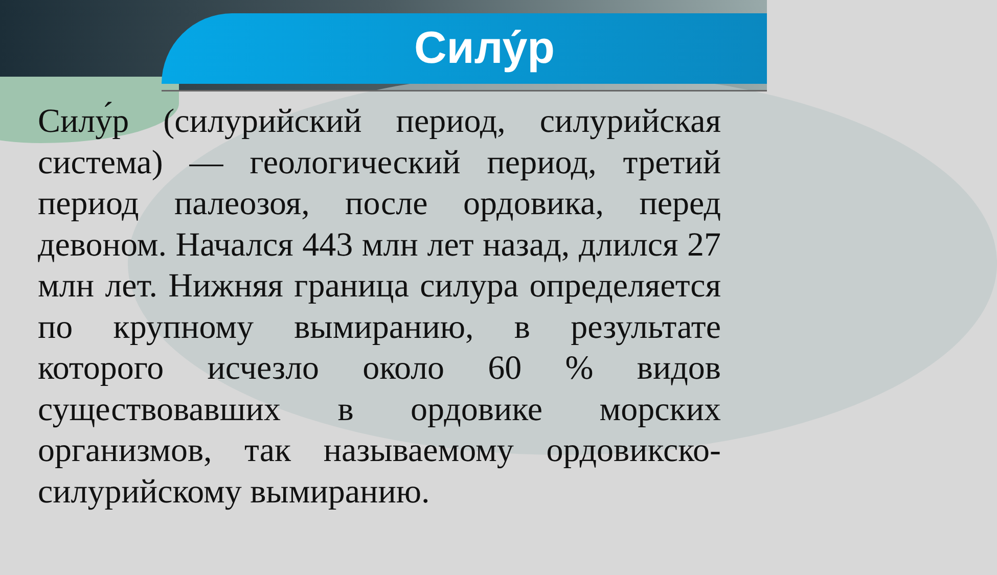Силу́р
Силу́р (силурийский период, силурийская система) — геологический период, третий период палеозоя, после ордовика, перед девоном. Начался 443 млн лет назад, длился 27 млн лет. Нижняя граница силура определяется по крупному вымиранию, в результате которого исчезло около 60 % видов существовавших в ордовике морских организмов, так называемому ордовикско-силурийскому вымиранию.